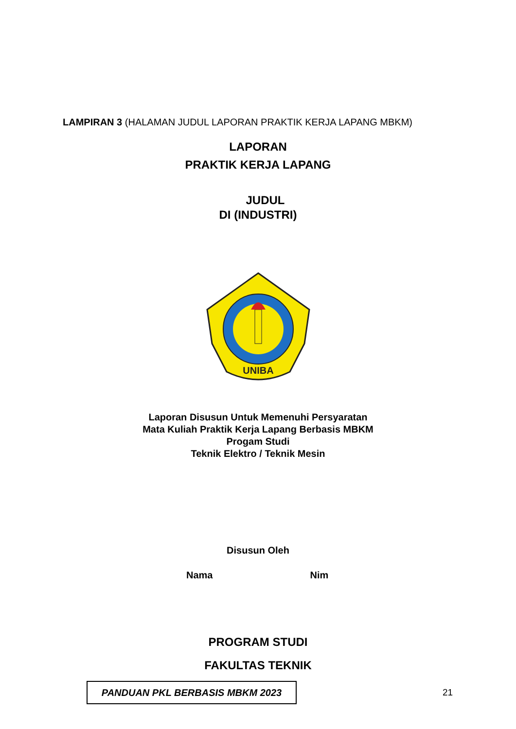LAMPIRAN 3 (HALAMAN JUDUL LAPORAN PRAKTIK KERJA LAPANG MBKM)
LAPORAN
PRAKTIK KERJA LAPANG
JUDUL
DI (INDUSTRI)
UNIBA
Laporan Disusun Untuk Memenuhi Persyaratan
Mata Kuliah Praktik Kerja Lapang Berbasis MBKM
Progam Studi
Teknik Elektro / Teknik Mesin
Disusun Oleh
Nama Nim
PROGRAM STUDI
FAKULTAS TEKNIK
PANDUAN PKL BERBASIS MBKM 2023
21